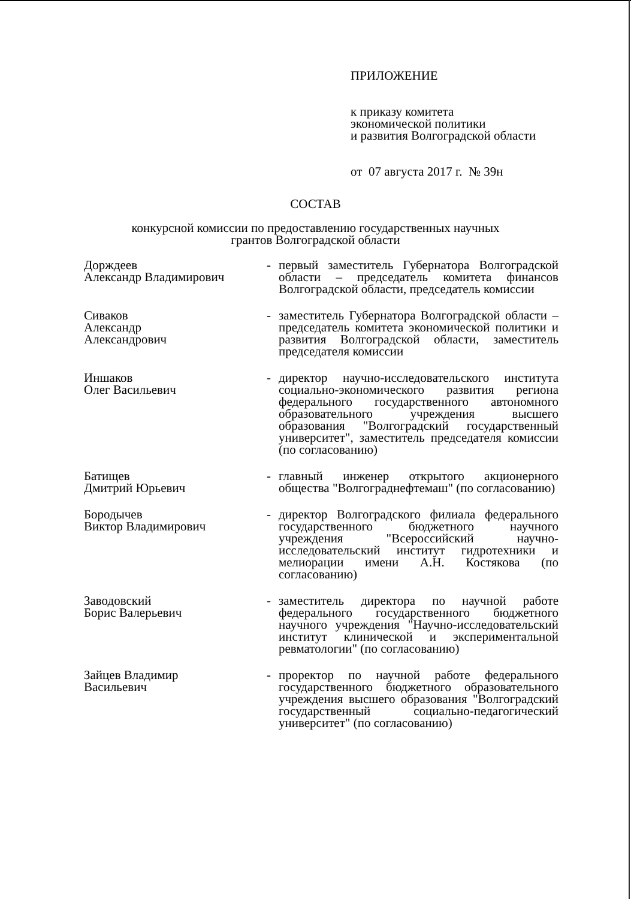ПРИЛОЖЕНИЕ
к приказу комитета
экономической политики
и развития Волгоградской области
от 07 августа 2017 г. № 39н
СОСТАВ
конкурсной комиссии по предоставлению государственных научных
грантов Волгоградской области
Дорждеев
Александр Владимирович
- первый заместитель Губернатора Волгоградской области – председатель комитета финансов Волгоградской области, председатель комиссии
Сиваков
Александр
Александрович
- заместитель Губернатора Волгоградской области – председатель комитета экономической политики и развития Волгоградской области, заместитель председателя комиссии
Иншаков
Олег Васильевич
- директор научно-исследовательского института социально-экономического развития региона федерального государственного автономного образовательного учреждения высшего образования "Волгоградский государственный университет", заместитель председателя комиссии (по согласованию)
Батищев
Дмитрий Юрьевич
- главный инженер открытого акционерного общества "Волгограднефтемаш" (по согласованию)
Бородычев
Виктор Владимирович
- директор Волгоградского филиала федерального государственного бюджетного научного учреждения "Всероссийский научно-исследовательский институт гидротехники и мелиорации имени А.Н. Костякова (по согласованию)
Заводовский
Борис Валерьевич
- заместитель директора по научной работе федерального государственного бюджетного научного учреждения "Научно-исследовательский институт клинической и экспериментальной ревматологии" (по согласованию)
Зайцев Владимир
Васильевич
- проректор по научной работе федерального государственного бюджетного образовательного учреждения высшего образования "Волгоградский государственный социально-педагогический университет" (по согласованию)